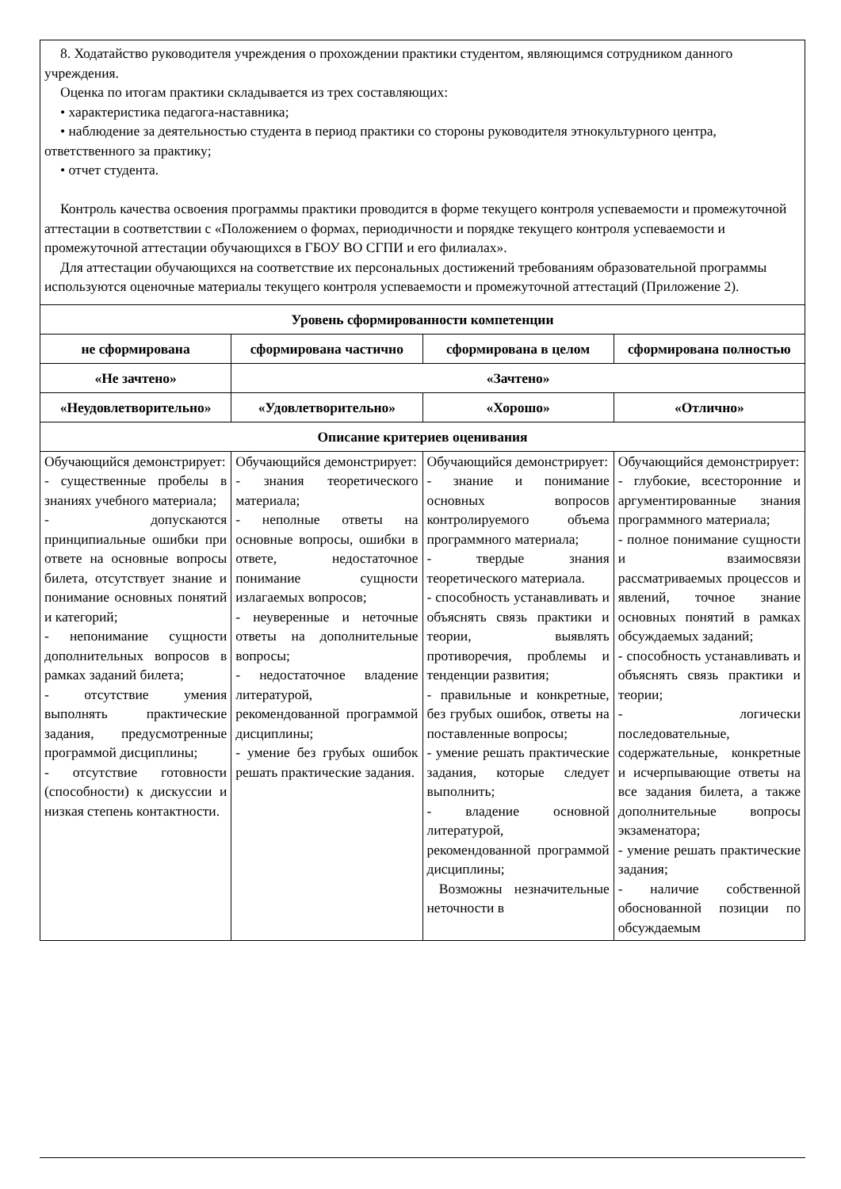| 8. Ходатайство руководителя учреждения о прохождении практики студентом, являющимся сотрудником данного учреждения. Оценка по итогам практики складывается из трех составляющих: • характеристика педагога-наставника; • наблюдение за деятельностью студента в период практики со стороны руководителя этнокультурного центра, ответственного за практику; • отчет студента. Контроль качества освоения программы практики проводится в форме текущего контроля успеваемости и промежуточной аттестации в соответствии с «Положением о формах, периодичности и порядке текущего контроля успеваемости и промежуточной аттестации обучающихся в ГБОУ ВО СГПИ и его филиалах». Для аттестации обучающихся на соответствие их персональных достижений требованиям образовательной программы используются оценочные материалы текущего контроля успеваемости и промежуточной аттестаций (Приложение 2). | | | |
| Уровень сформированности компетенции | | | |
| не сформирована | сформирована частично | сформирована в целом | сформирована полностью |
| «Не зачтено» | «Зачтено» | | |
| «Неудовлетворительно» | «Удовлетворительно» | «Хорошо» | «Отлично» |
| Описание критериев оценивания | | | |
| Обучающийся демонстрирует: - существенные пробелы в знаниях учебного материала; - допускаются принципиальные ошибки при ответе на основные вопросы билета, отсутствует знание и понимание основных понятий и категорий; - непонимание сущности дополнительных вопросов в рамках заданий билета; - отсутствие умения выполнять практические задания, предусмотренные программой дисциплины; - отсутствие готовности (способности) к дискуссии и низкая степень контактности. | Обучающийся демонстрирует: - знания теоретического материала; - неполные ответы на основные вопросы, ошибки в ответе, недостаточное понимание сущности излагаемых вопросов; - неуверенные и неточные ответы на дополнительные вопросы; - недостаточное владение литературой, рекомендованной программой дисциплины; - умение без грубых ошибок решать практические задания. | Обучающийся демонстрирует: - знание и понимание основных вопросов контролируемого объема программного материала; - твердые знания теоретического материала. - способность устанавливать и объяснять связь практики и теории, выявлять противоречия, проблемы и тенденции развития; - правильные и конкретные, без грубых ошибок, ответы на поставленные вопросы; - умение решать практические задания, которые следует выполнить; - владение основной литературой, рекомендованной программой дисциплины; Возможны незначительные неточности в | Обучающийся демонстрирует: - глубокие, всесторонние и аргументированные знания программного материала; - полное понимание сущности и взаимосвязи рассматриваемых процессов и явлений, точное знание основных понятий в рамках обсуждаемых заданий; - способность устанавливать и объяснять связь практики и теории; - логически последовательные, содержательные, конкретные и исчерпывающие ответы на все задания билета, а также дополнительные вопросы экзаменатора; - умение решать практические задания; - наличие собственной обоснованной позиции по обсуждаемым |